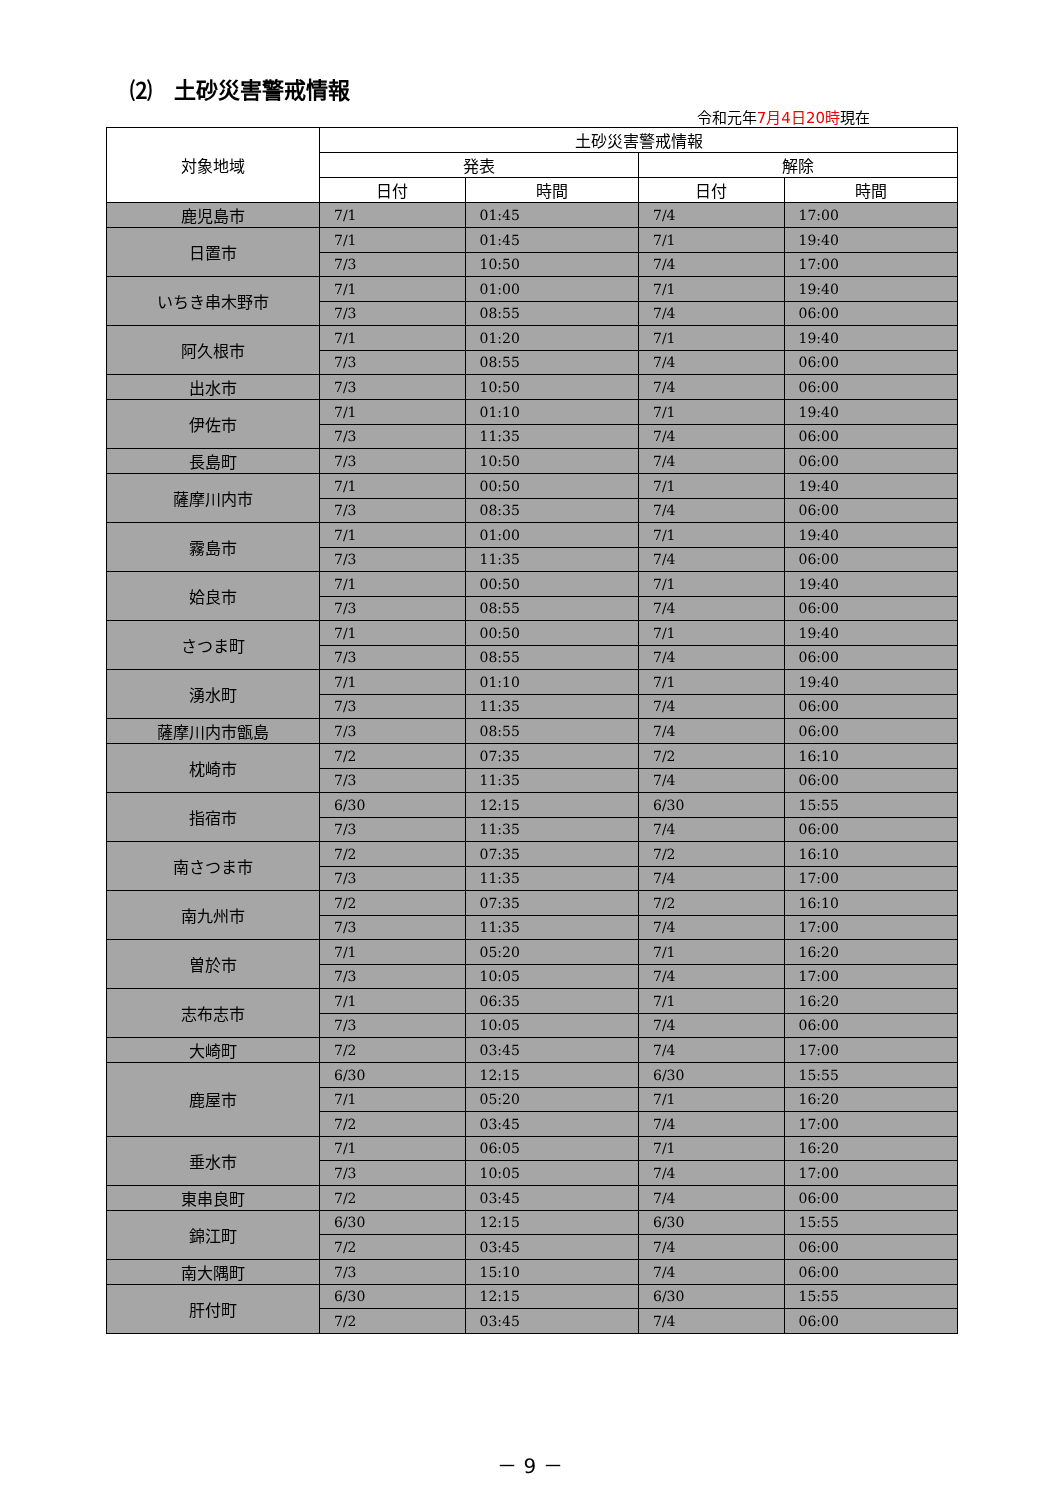⑵　土砂災害警戒情報
令和元年7月4日20時現在
| 対象地域 | 土砂災害警戒情報 | | | |
| --- | --- | --- | --- | --- |
| | 発表 | | 解除 | |
| | 日付 | 時間 | 日付 | 時間 |
| 鹿児島市 | 7/1 | 01:45 | 7/4 | 17:00 |
| 日置市 | 7/1 | 01:45 | 7/1 | 19:40 |
| | 7/3 | 10:50 | 7/4 | 17:00 |
| いちき串木野市 | 7/1 | 01:00 | 7/1 | 19:40 |
| | 7/3 | 08:55 | 7/4 | 06:00 |
| 阿久根市 | 7/1 | 01:20 | 7/1 | 19:40 |
| | 7/3 | 08:55 | 7/4 | 06:00 |
| 出水市 | 7/3 | 10:50 | 7/4 | 06:00 |
| 伊佐市 | 7/1 | 01:10 | 7/1 | 19:40 |
| | 7/3 | 11:35 | 7/4 | 06:00 |
| 長島町 | 7/3 | 10:50 | 7/4 | 06:00 |
| 薩摩川内市 | 7/1 | 00:50 | 7/1 | 19:40 |
| | 7/3 | 08:35 | 7/4 | 06:00 |
| 霧島市 | 7/1 | 01:00 | 7/1 | 19:40 |
| | 7/3 | 11:35 | 7/4 | 06:00 |
| 姶良市 | 7/1 | 00:50 | 7/1 | 19:40 |
| | 7/3 | 08:55 | 7/4 | 06:00 |
| さつま町 | 7/1 | 00:50 | 7/1 | 19:40 |
| | 7/3 | 08:55 | 7/4 | 06:00 |
| 湧水町 | 7/1 | 01:10 | 7/1 | 19:40 |
| | 7/3 | 11:35 | 7/4 | 06:00 |
| 薩摩川内市甑島 | 7/3 | 08:55 | 7/4 | 06:00 |
| 枕崎市 | 7/2 | 07:35 | 7/2 | 16:10 |
| | 7/3 | 11:35 | 7/4 | 06:00 |
| 指宿市 | 6/30 | 12:15 | 6/30 | 15:55 |
| | 7/3 | 11:35 | 7/4 | 06:00 |
| 南さつま市 | 7/2 | 07:35 | 7/2 | 16:10 |
| | 7/3 | 11:35 | 7/4 | 17:00 |
| 南九州市 | 7/2 | 07:35 | 7/2 | 16:10 |
| | 7/3 | 11:35 | 7/4 | 17:00 |
| 曽於市 | 7/1 | 05:20 | 7/1 | 16:20 |
| | 7/3 | 10:05 | 7/4 | 17:00 |
| 志布志市 | 7/1 | 06:35 | 7/1 | 16:20 |
| | 7/3 | 10:05 | 7/4 | 06:00 |
| 大崎町 | 7/2 | 03:45 | 7/4 | 17:00 |
| 鹿屋市 | 6/30 | 12:15 | 6/30 | 15:55 |
| | 7/1 | 05:20 | 7/1 | 16:20 |
| | 7/2 | 03:45 | 7/4 | 17:00 |
| 垂水市 | 7/1 | 06:05 | 7/1 | 16:20 |
| | 7/3 | 10:05 | 7/4 | 17:00 |
| 東串良町 | 7/2 | 03:45 | 7/4 | 06:00 |
| 錦江町 | 6/30 | 12:15 | 6/30 | 15:55 |
| | 7/2 | 03:45 | 7/4 | 06:00 |
| 南大隅町 | 7/3 | 15:10 | 7/4 | 06:00 |
| 肝付町 | 6/30 | 12:15 | 6/30 | 15:55 |
| | 7/2 | 03:45 | 7/4 | 06:00 |
－ 9 －